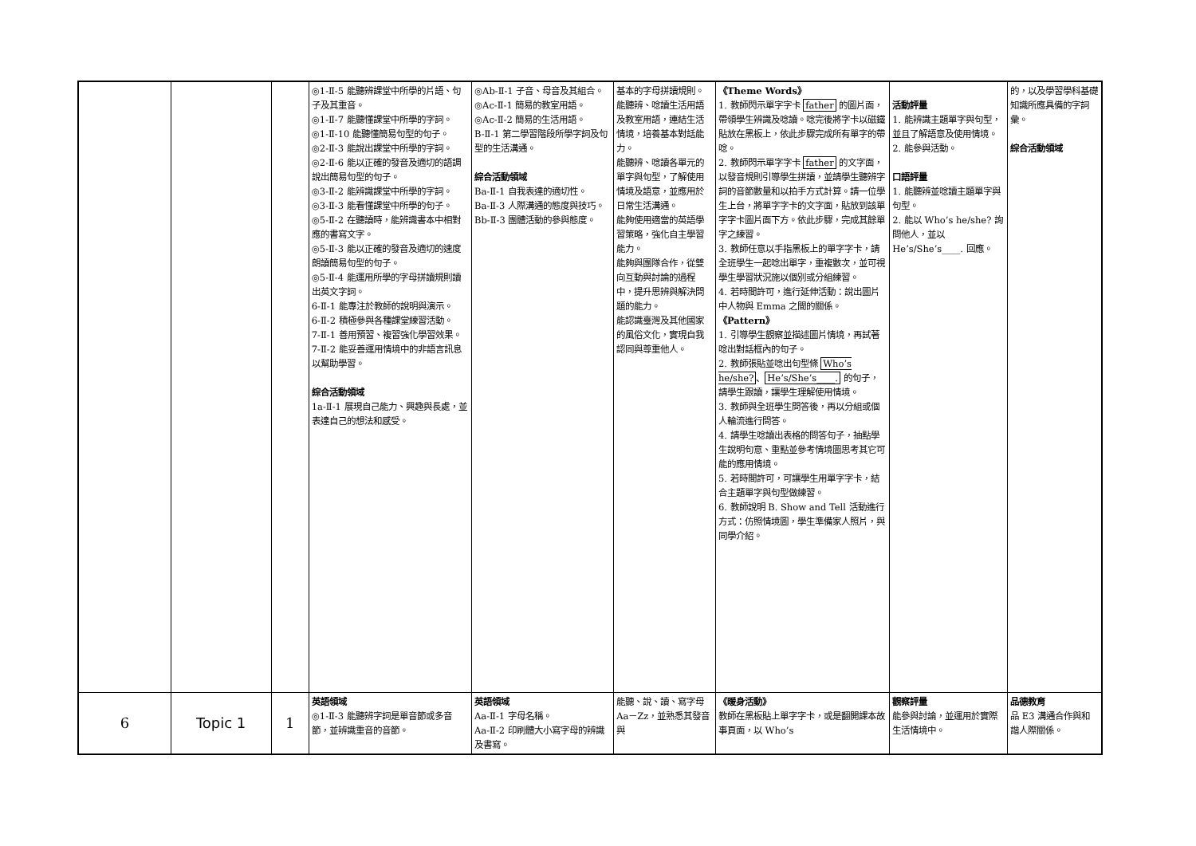| | | | ◎1-Ⅱ-5 能聽辨課堂中所學的片語、句子及其重音。 ◎1-Ⅱ-7 能聽懂課堂中所學的字詞。 ◎1-Ⅱ-10 能聽懂簡易句型的句子。 ◎2-Ⅱ-3 能說出課堂中所學的字詞。 ◎2-Ⅱ-6 能以正確的發音及適切的語調說出簡易句型的句子。 ◎3-Ⅱ-2 能辨識課堂中所學的字詞。 ◎3-Ⅱ-3 能看懂課堂中所學的句子。 ◎5-Ⅱ-2 在聽讀時，能辨識書本中相對應的書寫文字。 ◎5-Ⅱ-3 能以正確的發音及適切的速度朗讀簡易句型的句子。 ◎5-Ⅱ-4 能運用所學的字母拼讀規則讀出英文字詞。 6-Ⅱ-1 能專注於教師的說明與演示。 6-Ⅱ-2 積極參與各種課堂練習活動。 7-Ⅱ-1 善用預習、複習強化學習效果。 7-Ⅱ-2 能妥善運用情境中的非語言訊息以幫助學習。 綜合活動領域 1a-Ⅱ-1 展現自己能力、興趣與長處，並表達自己的想法和感受。 | ◎Ab-Ⅱ-1 子音、母音及其組合。 ◎Ac-Ⅱ-1 簡易的教室用語。 ◎Ac-Ⅱ-2 簡易的生活用語。 B-Ⅱ-1 第二學習階段所學字詞及句型的生活溝通。 綜合活動領域 Ba-Ⅱ-1 自我表達的適切性。 Ba-Ⅱ-3 人際溝通的態度與技巧。 Bb-Ⅱ-3 團體活動的參與態度。 | 基本的字母拼讀規則。 能聽辨、唸讀生活用語及教室用語，連結生活情境，培養基本對話能力。 能聽辨、唸讀各單元的單字與句型，了解使用情境及語意，並應用於日常生活溝通。 能夠使用適當的英語學習策略，強化自主學習能力。 能夠與團隊合作，從雙向互動與討論的過程中，提升思辨與解決問題的能力。 能認識臺灣及其他國家的風俗文化，實現自我認同與尊重他人。 | 《Theme Words》 1. 教師閃示單字字卡 father 的圖片面，帶領學生辨識及唸讀。唸完後將字卡以磁鐵貼放在黑板上，依此步驟完成所有單字的帶唸。 2. 教師閃示單字字卡 father 的文字面，以發音規則引導學生拼讀，並請學生聽辨字詞的音節數量和以拍手方式計算。請一位學生上台，將單字字卡的文字面，貼放到該單字字卡圖片面下方。依此步驟，完成其餘單字之練習。 3. 教師任意以手指黑板上的單字字卡，請全班學生一起唸出單字，重複數次，並可視學生學習狀況施以個別或分組練習。 4. 若時間許可，進行延伸活動：說出圖片中人物與 Emma 之間的關係。 《Pattern》 1. 引導學生觀察並描述圖片情境，再試著唸出對話框內的句子。 2. 教師張貼並唸出句型條 Who’s he/she? 、 He’s/She’s____. 的句子，請學生跟讀，讓學生理解使用情境。 3. 教師與全班學生問答後，再以分組或個人輪流進行問答。 4. 請學生唸讀出表格的問答句子，抽點學生說明句意、重點並參考情境圖思考其它可能的應用情境。 5. 若時間許可，可讓學生用單字字卡，結合主題單字與句型做練習。 6. 教師說明 B. Show and Tell 活動進行方式：仿照情境圖，學生準備家人照片，與同學介紹。 | 活動評量 1. 能辨識主題單字與句型，並且了解語意及使用情境。 2. 能參與活動。 口語評量 1. 能聽辨並唸讀主題單字與句型。 2. 能以 Who’s he/she? 詢問他人，並以 He’s/She’s____. 回應。 | 的，以及學習學科基礎知識所應具備的字詞彙。 綜合活動領域 |
| 6 | Topic 1 | 1 | 英語領域 ◎1-Ⅱ-3 能聽辨字詞是單音節或多音節，並辨識重音的音節。 | 英語領域 Aa-Ⅱ-1 字母名稱。 Aa-Ⅱ-2 印刷體大小寫字母的辨識及書寫。 | 能聽、說、讀、寫字母 Aa－Zz，並熟悉其發音與 | 《暖身活動》 教師在黑板貼上單字字卡，或是翻開課本故事頁面，以 Who’s | 觀察評量 能參與討論，並運用於實際生活情境中。 | 品德教育 品 E3 溝通合作與和諧人際關係。 |